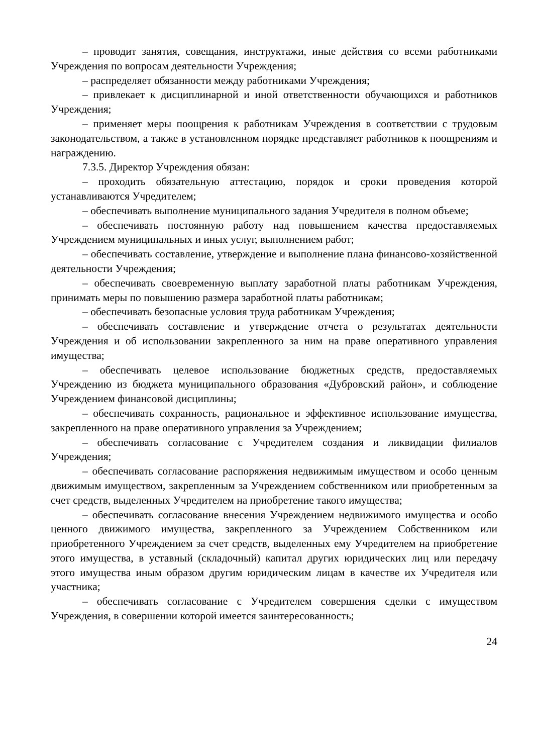– проводит занятия, совещания, инструктажи, иные действия со всеми работниками Учреждения по вопросам деятельности Учреждения;
– распределяет обязанности между работниками Учреждения;
– привлекает к дисциплинарной и иной ответственности обучающихся и работников Учреждения;
– применяет меры поощрения к работникам Учреждения в соответствии с трудовым законодательством, а также в установленном порядке представляет работников к поощрениям и награждению.
7.3.5. Директор Учреждения обязан:
– проходить обязательную аттестацию, порядок и сроки проведения которой устанавливаются Учредителем;
– обеспечивать выполнение муниципального задания Учредителя в полном объеме;
– обеспечивать постоянную работу над повышением качества предоставляемых Учреждением муниципальных и иных услуг, выполнением работ;
– обеспечивать составление, утверждение и выполнение плана финансово-хозяйственной деятельности Учреждения;
– обеспечивать своевременную выплату заработной платы работникам Учреждения, принимать меры по повышению размера заработной платы работникам;
– обеспечивать безопасные условия труда работникам Учреждения;
– обеспечивать составление и утверждение отчета о результатах деятельности Учреждения и об использовании закрепленного за ним на праве оперативного управления имущества;
– обеспечивать целевое использование бюджетных средств, предоставляемых Учреждению из бюджета муниципального образования «Дубровский район», и соблюдение Учреждением финансовой дисциплины;
– обеспечивать сохранность, рациональное и эффективное использование имущества, закрепленного на праве оперативного управления за Учреждением;
– обеспечивать согласование с Учредителем создания и ликвидации филиалов Учреждения;
– обеспечивать согласование распоряжения недвижимым имуществом и особо ценным движимым имуществом, закрепленным за Учреждением собственником или приобретенным за счет средств, выделенных Учредителем на приобретение такого имущества;
– обеспечивать согласование внесения Учреждением недвижимого имущества и особо ценного движимого имущества, закрепленного за Учреждением Собственником или приобретенного Учреждением за счет средств, выделенных ему Учредителем на приобретение этого имущества, в уставный (складочный) капитал других юридических лиц или передачу этого имущества иным образом другим юридическим лицам в качестве их Учредителя или участника;
– обеспечивать согласование с Учредителем совершения сделки с имуществом Учреждения, в совершении которой имеется заинтересованность;
24